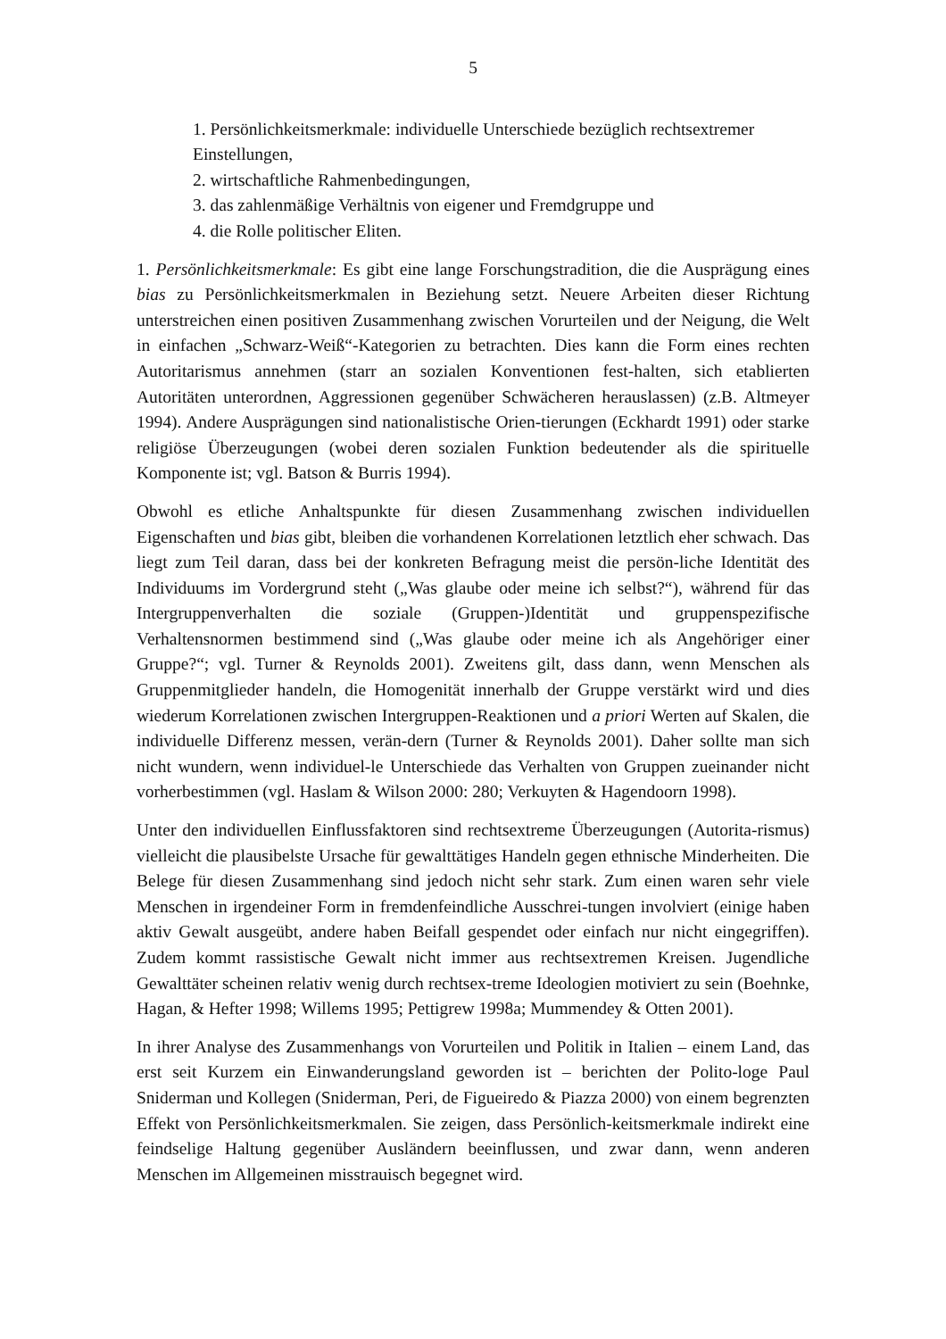5
1. Persönlichkeitsmerkmale: individuelle Unterschiede bezüglich rechtsextremer Einstellungen,
2. wirtschaftliche Rahmenbedingungen,
3. das zahlenmäßige Verhältnis von eigener und Fremdgruppe und
4. die Rolle politischer Eliten.
1. Persönlichkeitsmerkmale: Es gibt eine lange Forschungstradition, die die Ausprägung eines bias zu Persönlichkeitsmerkmalen in Beziehung setzt. Neuere Arbeiten dieser Richtung unterstreichen einen positiven Zusammenhang zwischen Vorurteilen und der Neigung, die Welt in einfachen „Schwarz-Weiß“-Kategorien zu betrachten. Dies kann die Form eines rechten Autoritarismus annehmen (starr an sozialen Konventionen fest-halten, sich etablierten Autoritäten unterordnen, Aggressionen gegenüber Schwächeren herauslassen) (z.B. Altmeyer 1994). Andere Ausprägungen sind nationalistische Orien-tierungen (Eckhardt 1991) oder starke religiöse Überzeugungen (wobei deren sozialen Funktion bedeutender als die spirituelle Komponente ist; vgl. Batson & Burris 1994).
Obwohl es etliche Anhaltspunkte für diesen Zusammenhang zwischen individuellen Eigenschaften und bias gibt, bleiben die vorhandenen Korrelationen letztlich eher schwach. Das liegt zum Teil daran, dass bei der konkreten Befragung meist die persön-liche Identität des Individuums im Vordergrund steht („Was glaube oder meine ich selbst?“), während für das Intergruppenverhalten die soziale (Gruppen-)Identität und gruppenspezifische Verhaltensnormen bestimmend sind („Was glaube oder meine ich als Angehöriger einer Gruppe?“; vgl. Turner & Reynolds 2001). Zweitens gilt, dass dann, wenn Menschen als Gruppenmitglieder handeln, die Homogenität innerhalb der Gruppe verstärkt wird und dies wiederum Korrelationen zwischen Intergruppen-Reaktionen und a priori Werten auf Skalen, die individuelle Differenz messen, verän-dern (Turner & Reynolds 2001). Daher sollte man sich nicht wundern, wenn individuel-le Unterschiede das Verhalten von Gruppen zueinander nicht vorherbestimmen (vgl. Haslam & Wilson 2000: 280; Verkuyten & Hagendoorn 1998).
Unter den individuellen Einflussfaktoren sind rechtsextreme Überzeugungen (Autorita-rismus) vielleicht die plausibelste Ursache für gewalttätiges Handeln gegen ethnische Minderheiten. Die Belege für diesen Zusammenhang sind jedoch nicht sehr stark. Zum einen waren sehr viele Menschen in irgendeiner Form in fremdenfeindliche Ausschrei-tungen involviert (einige haben aktiv Gewalt ausgeübt, andere haben Beifall gespendet oder einfach nur nicht eingegriffen). Zudem kommt rassistische Gewalt nicht immer aus rechtsextremen Kreisen. Jugendliche Gewalttäter scheinen relativ wenig durch rechtsex-treme Ideologien motiviert zu sein (Boehnke, Hagan, & Hefter 1998; Willems 1995; Pettigrew 1998a; Mummendey & Otten 2001).
In ihrer Analyse des Zusammenhangs von Vorurteilen und Politik in Italien – einem Land, das erst seit Kurzem ein Einwanderungsland geworden ist – berichten der Polito-loge Paul Sniderman und Kollegen (Sniderman, Peri, de Figueiredo & Piazza 2000) von einem begrenzten Effekt von Persönlichkeitsmerkmalen. Sie zeigen, dass Persönlich-keitsmerkmale indirekt eine feindselige Haltung gegenüber Ausländern beeinflussen, und zwar dann, wenn anderen Menschen im Allgemeinen misstrauisch begegnet wird.